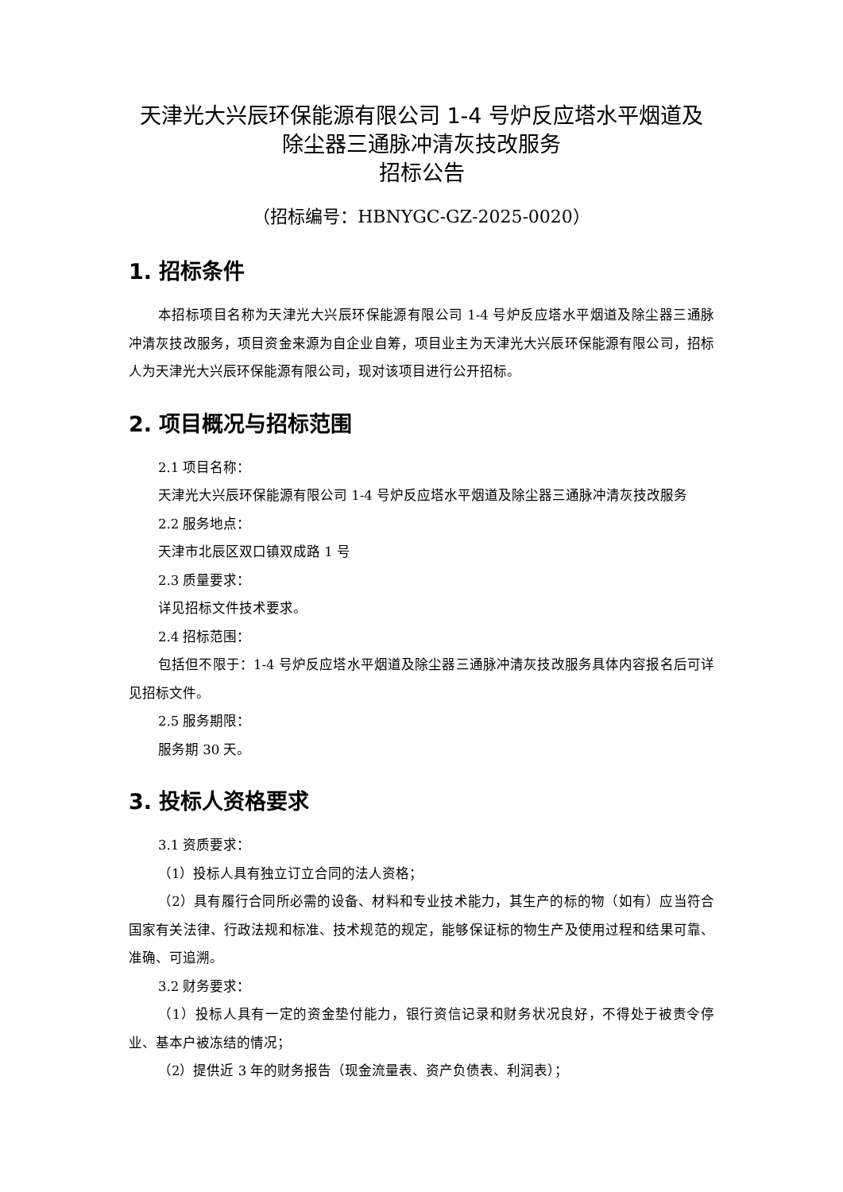天津光大兴辰环保能源有限公司 1-4 号炉反应塔水平烟道及
除尘器三通脉冲清灰技改服务
招标公告
（招标编号：HBNYGC-GZ-2025-0020）
1. 招标条件
本招标项目名称为天津光大兴辰环保能源有限公司 1-4 号炉反应塔水平烟道及除尘器三通脉冲清灰技改服务，项目资金来源为自企业自筹，项目业主为天津光大兴辰环保能源有限公司，招标人为天津光大兴辰环保能源有限公司，现对该项目进行公开招标。
2. 项目概况与招标范围
2.1 项目名称：
天津光大兴辰环保能源有限公司 1-4 号炉反应塔水平烟道及除尘器三通脉冲清灰技改服务
2.2 服务地点：
天津市北辰区双口镇双成路 1 号
2.3 质量要求：
详见招标文件技术要求。
2.4 招标范围：
包括但不限于：1-4 号炉反应塔水平烟道及除尘器三通脉冲清灰技改服务具体内容报名后可详见招标文件。
2.5 服务期限：
服务期 30 天。
3. 投标人资格要求
3.1 资质要求：
（1）投标人具有独立订立合同的法人资格；
（2）具有履行合同所必需的设备、材料和专业技术能力，其生产的标的物（如有）应当符合国家有关法律、行政法规和标准、技术规范的规定，能够保证标的物生产及使用过程和结果可靠、准确、可追溯。
3.2 财务要求：
（1）投标人具有一定的资金垫付能力，银行资信记录和财务状况良好，不得处于被责令停业、基本户被冻结的情况；
（2）提供近 3 年的财务报告（现金流量表、资产负债表、利润表）；